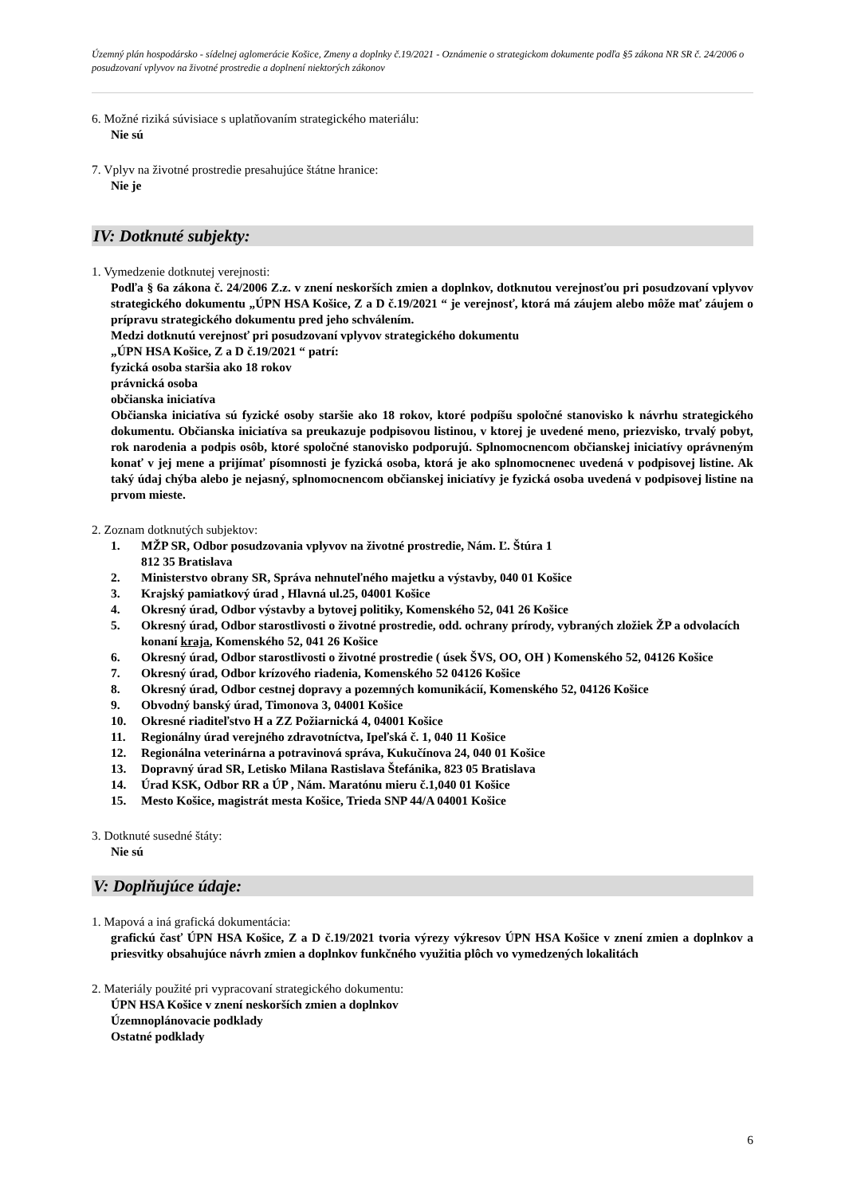Územný plán hospodársko - sídelnej aglomerácie Košice, Zmeny a doplnky č.19/2021 - Oznámenie o strategickom dokumente podľa §5 zákona NR SR č. 24/2006 o posudzovaní vplyvov na životné prostredie a doplnení niektorých zákonov
6. Možné riziká súvisiace s uplatňovaním strategického materiálu:
Nie sú
7. Vplyv na životné prostredie presahujúce štátne hranice:
Nie je
IV: Dotknuté subjekty:
1. Vymedzenie dotknutej verejnosti:
Podľa § 6a zákona č. 24/2006 Z.z. v znení neskorších zmien a doplnkov, dotknutou verejnosťou pri posudzovaní vplyvov strategického dokumentu „ÚPN HSA Košice, Z a D č.19/2021 “ je verejnosť, ktorá má záujem alebo môže mať záujem o prípravu strategického dokumentu pred jeho schválením.
Medzi dotknutú verejnosť pri posudzovaní vplyvov strategického dokumentu
„ÚPN HSA Košice, Z a D č.19/2021 “ patrí:
fyzická osoba staršia ako 18 rokov
právnická osoba
občianska iniciatíva
Občianska iniciatíva sú fyzické osoby staršie ako 18 rokov, ktoré podpíšu spoločné stanovisko k návrhu strategického dokumentu. Občianska iniciatíva sa preukazuje podpisovou listinou, v ktorej je uvedené meno, priezvisko, trvalý pobyt, rok narodenia a podpis osôb, ktoré spoločné stanovisko podporujú. Splnomocnencom občianskej iniciatívy oprávneným konať v jej mene a prijímať písomnosti je fyzická osoba, ktorá je ako splnomocnenec uvedená v podpisovej listine. Ak taký údaj chýba alebo je nejasný, splnomocnencom občianskej iniciatívy je fyzická osoba uvedená v podpisovej listine na prvom mieste.
2. Zoznam dotknutých subjektov:
1. MŽP SR, Odbor posudzovania vplyvov na životné prostredie, Nám. Ľ. Štúra 1
812 35 Bratislava
2. Ministerstvo obrany SR, Správa nehnuteľného majetku a výstavby, 040 01 Košice
3. Krajský pamiatkový úrad , Hlavná ul.25, 04001 Košice
4. Okresný úrad, Odbor výstavby a bytovej politiky, Komenského 52, 041 26 Košice
5. Okresný úrad, Odbor starostlivosti o životné prostredie, odd. ochrany prírody, vybraných zložiek ŽP a odvolacích konaní kraja, Komenského 52, 041 26 Košice
6. Okresný úrad, Odbor starostlivosti o životné prostredie ( úsek ŠVS, OO, OH ) Komenského 52, 04126 Košice
7. Okresný úrad, Odbor krízového riadenia, Komenského 52 04126 Košice
8. Okresný úrad, Odbor cestnej dopravy a pozemných komunikácií, Komenského 52, 04126 Košice
9. Obvodný banský úrad, Timonova 3, 04001 Košice
10. Okresné riaditeľstvo H a ZZ Požiarnická 4, 04001 Košice
11. Regionálny úrad verejného zdravotníctva, Ipeľská č. 1, 040 11 Košice
12. Regionálna veterinárna a potravinová správa, Kukučínova 24, 040 01 Košice
13. Dopravný úrad SR, Letisko Milana Rastislava Štefánika, 823 05 Bratislava
14. Úrad KSK, Odbor RR a ÚP , Nám. Maratónu mieru č.1,040 01 Košice
15. Mesto Košice, magistrát mesta Košice, Trieda SNP 44/A 04001 Košice
3. Dotknuté susedné štáty:
Nie sú
V: Doplňujúce údaje:
1. Mapová a iná grafická dokumentácia:
grafickú časť ÚPN HSA Košice, Z a D č.19/2021 tvoria výrezy výkresov ÚPN HSA Košice v znení zmien a doplnkov a priesvitky obsahujúce návrh zmien a doplnkov funkčného využitia plôch vo vymedzených lokalitách
2. Materiály použité pri vypracovaní strategického dokumentu:
ÚPN HSA Košice v znení neskorších zmien a doplnkov
Územnoplánovacie podklady
Ostatné podklady
6